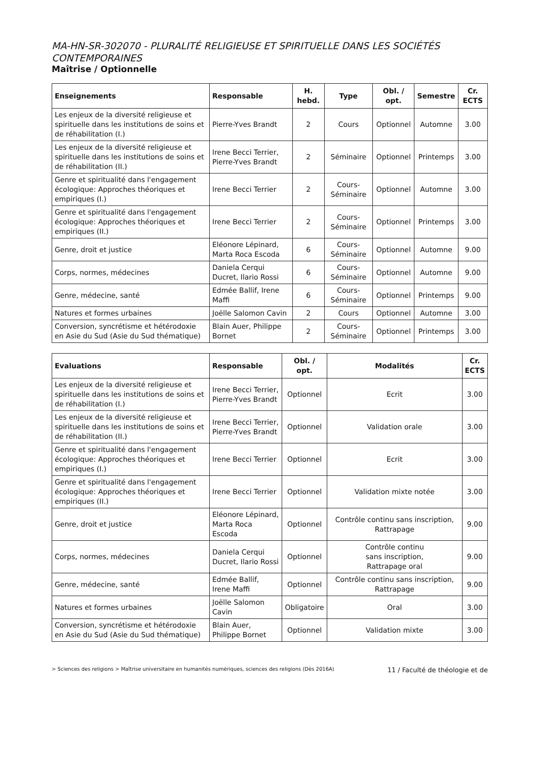MA-HN-SR-302070 - PLURALITÉ RELIGIEUSE ET SPIRITUELLE DANS LES SOCIÉTÉS CONTEMPORAINES
Maîtrise / Optionnelle
| Enseignements | Responsable | H. hebd. | Type | Obl. / opt. | Semestre | Cr. ECTS |
| --- | --- | --- | --- | --- | --- | --- |
| Les enjeux de la diversité religieuse et spirituelle dans les institutions de soins et de réhabilitation (I.) | Pierre-Yves Brandt | 2 | Cours | Optionnel | Automne | 3.00 |
| Les enjeux de la diversité religieuse et spirituelle dans les institutions de soins et de réhabilitation (II.) | Irene Becci Terrier, Pierre-Yves Brandt | 2 | Séminaire | Optionnel | Printemps | 3.00 |
| Genre et spiritualité dans l'engagement écologique: Approches théoriques et empiriques (I.) | Irene Becci Terrier | 2 | Cours-Séminaire | Optionnel | Automne | 3.00 |
| Genre et spiritualité dans l'engagement écologique: Approches théoriques et empiriques (II.) | Irene Becci Terrier | 2 | Cours-Séminaire | Optionnel | Printemps | 3.00 |
| Genre, droit et justice | Eléonore Lépinard, Marta Roca Escoda | 6 | Cours-Séminaire | Optionnel | Automne | 9.00 |
| Corps, normes, médecines | Daniela Cerqui Ducret, Ilario Rossi | 6 | Cours-Séminaire | Optionnel | Automne | 9.00 |
| Genre, médecine, santé | Edmée Ballif, Irene Maffi | 6 | Cours-Séminaire | Optionnel | Printemps | 9.00 |
| Natures et formes urbaines | Joëlle Salomon Cavin | 2 | Cours | Optionnel | Automne | 3.00 |
| Conversion, syncrétisme et hétérodoxie en Asie du Sud (Asie du Sud thématique) | Blain Auer, Philippe Bornet | 2 | Cours-Séminaire | Optionnel | Printemps | 3.00 |
| Evaluations | Responsable | Obl. / opt. | Modalités | Cr. ECTS |
| --- | --- | --- | --- | --- |
| Les enjeux de la diversité religieuse et spirituelle dans les institutions de soins et de réhabilitation (I.) | Irene Becci Terrier, Pierre-Yves Brandt | Optionnel | Ecrit | 3.00 |
| Les enjeux de la diversité religieuse et spirituelle dans les institutions de soins et de réhabilitation (II.) | Irene Becci Terrier, Pierre-Yves Brandt | Optionnel | Validation orale | 3.00 |
| Genre et spiritualité dans l'engagement écologique: Approches théoriques et empiriques (I.) | Irene Becci Terrier | Optionnel | Ecrit | 3.00 |
| Genre et spiritualité dans l'engagement écologique: Approches théoriques et empiriques (II.) | Irene Becci Terrier | Optionnel | Validation mixte notée | 3.00 |
| Genre, droit et justice | Eléonore Lépinard, Marta Roca Escoda | Optionnel | Contrôle continu sans inscription, Rattrapage | 9.00 |
| Corps, normes, médecines | Daniela Cerqui Ducret, Ilario Rossi | Optionnel | Contrôle continu sans inscription, Rattrapage oral | 9.00 |
| Genre, médecine, santé | Edmée Ballif, Irene Maffi | Optionnel | Contrôle continu sans inscription, Rattrapage | 9.00 |
| Natures et formes urbaines | Joëlle Salomon Cavin | Obligatoire | Oral | 3.00 |
| Conversion, syncrétisme et hétérodoxie en Asie du Sud (Asie du Sud thématique) | Blain Auer, Philippe Bornet | Optionnel | Validation mixte | 3.00 |
> Sciences des religions > Maîtrise universitaire en humanités numériques, sciences des religions (Dès 2016A) 11 / Faculté de théologie et de